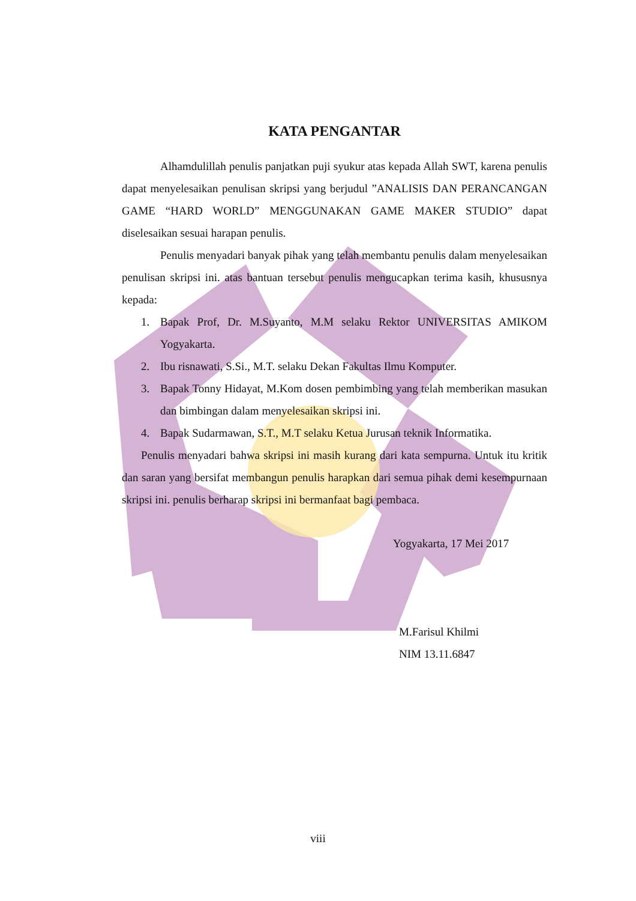KATA PENGANTAR
Alhamdulillah penulis panjatkan puji syukur atas kepada Allah SWT, karena penulis dapat menyelesaikan penulisan skripsi yang berjudul ”ANALISIS DAN PERANCANGAN GAME “HARD WORLD” MENGGUNAKAN GAME MAKER STUDIO” dapat diselesaikan sesuai harapan penulis.
Penulis menyadari banyak pihak yang telah membantu penulis dalam menyelesaikan penulisan skripsi ini. atas bantuan tersebut penulis mengucapkan terima kasih, khususnya kepada:
1. Bapak Prof, Dr. M.Suyanto, M.M selaku Rektor UNIVERSITAS AMIKOM Yogyakarta.
2. Ibu risnawati, S.Si., M.T. selaku Dekan Fakultas Ilmu Komputer.
3. Bapak Tonny Hidayat, M.Kom dosen pembimbing yang telah memberikan masukan dan bimbingan dalam menyelesaikan skripsi ini.
4. Bapak Sudarmawan, S.T., M.T selaku Ketua Jurusan teknik Informatika.
Penulis menyadari bahwa skripsi ini masih kurang dari kata sempurna. Untuk itu kritik dan saran yang bersifat membangun penulis harapkan dari semua pihak demi kesempurnaan skripsi ini. penulis berharap skripsi ini bermanfaat bagi pembaca.
Yogyakarta, 17 Mei 2017
M.Farisul Khilmi
NIM 13.11.6847
viii